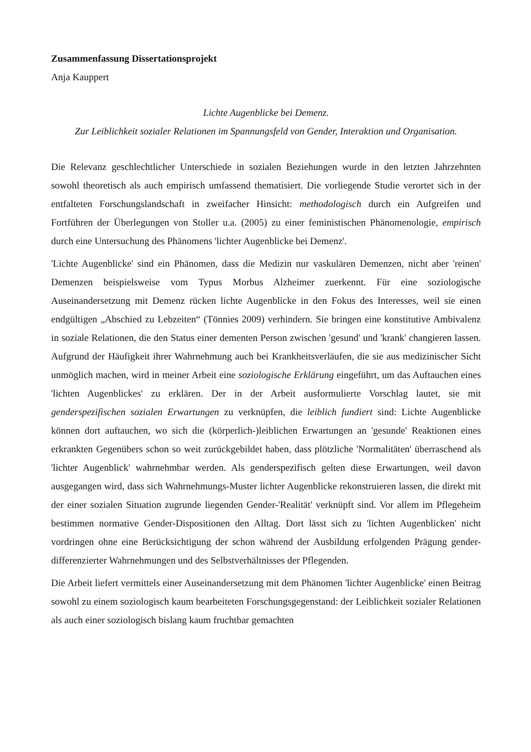Zusammenfassung Dissertationsprojekt
Anja Kauppert
Lichte Augenblicke bei Demenz.
Zur Leiblichkeit sozialer Relationen im Spannungsfeld von Gender, Interaktion und Organisation.
Die Relevanz geschlechtlicher Unterschiede in sozialen Beziehungen wurde in den letzten Jahrzehnten sowohl theoretisch als auch empirisch umfassend thematisiert. Die vorliegende Studie verortet sich in der entfalteten Forschungslandschaft in zweifacher Hinsicht: methodologisch durch ein Aufgreifen und Fortführen der Überlegungen von Stoller u.a. (2005) zu einer feministischen Phänomenologie, empirisch durch eine Untersuchung des Phänomens 'lichter Augenblicke bei Demenz'.
'Lichte Augenblicke' sind ein Phänomen, dass die Medizin nur vaskulären Demenzen, nicht aber 'reinen' Demenzen beispielsweise vom Typus Morbus Alzheimer zuerkennt. Für eine soziologische Auseinandersetzung mit Demenz rücken lichte Augenblicke in den Fokus des Interesses, weil sie einen endgültigen „Abschied zu Lebzeiten“ (Tönnies 2009) verhindern. Sie bringen eine konstitutive Ambivalenz in soziale Relationen, die den Status einer dementen Person zwischen 'gesund' und 'krank' changieren lassen. Aufgrund der Häufigkeit ihrer Wahrnehmung auch bei Krankheitsverläufen, die sie aus medizinischer Sicht unmöglich machen, wird in meiner Arbeit eine soziologische Erklärung eingeführt, um das Auftauchen eines 'lichten Augenblickes' zu erklären. Der in der Arbeit ausformulierte Vorschlag lautet, sie mit genderspezifischen sozialen Erwartungen zu verknüpfen, die leiblich fundiert sind: Lichte Augenblicke können dort auftauchen, wo sich die (körperlich-)leiblichen Erwartungen an 'gesunde' Reaktionen eines erkrankten Gegenübers schon so weit zurückgebildet haben, dass plötzliche 'Normalitäten' überraschend als 'lichter Augenblick' wahrnehmbar werden. Als genderspezifisch gelten diese Erwartungen, weil davon ausgegangen wird, dass sich Wahrnehmungs-Muster lichter Augenblicke rekonstruieren lassen, die direkt mit der einer sozialen Situation zugrunde liegenden Gender-'Realität' verknüpft sind. Vor allem im Pflegeheim bestimmen normative Gender-Dispositionen den Alltag. Dort lässt sich zu 'lichten Augenblicken' nicht vordringen ohne eine Berücksichtigung der schon während der Ausbildung erfolgenden Prägung gender-differenzierter Wahrnehmungen und des Selbstverhältnisses der Pflegenden.
Die Arbeit liefert vermittels einer Auseinandersetzung mit dem Phänomen 'lichter Augenblicke' einen Beitrag sowohl zu einem soziologisch kaum bearbeiteten Forschungsgegenstand: der Leiblichkeit sozialer Relationen als auch einer soziologisch bislang kaum fruchtbar gemachten